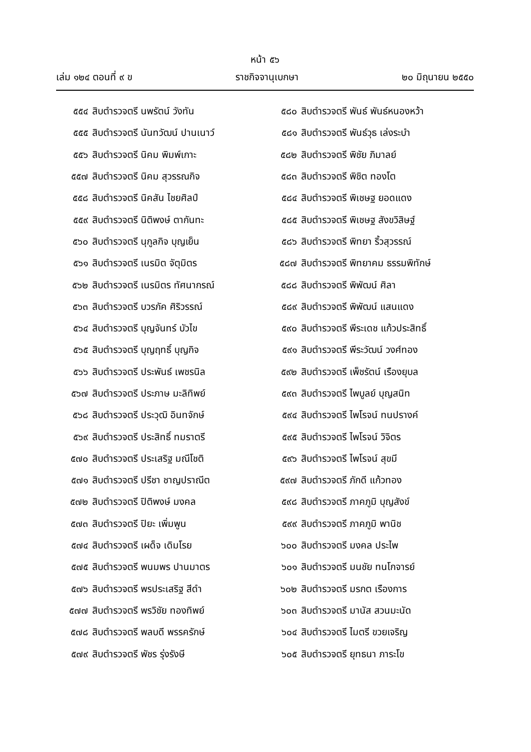หน้า ๕๖
เล่ม ๑๒๔ ตอนที่ ๙ ข ราชกิจจานุเบกษา ๒๐ มิถุนายน ๒๕๕๐
๕๕๔ สิบตำรวจตรี นพรัตน์ วังทัน
๕๕๕ สิบตำรวจตรี นันทวัฒน์ ปานเนาว์
๕๕๖ สิบตำรวจตรี นิคม พิมพ์เกาะ
๕๕๗ สิบตำรวจตรี นิคม สุวรรณกิจ
๕๕๘ สิบตำรวจตรี นิคสัน ไชยศิลป์
๕๕๙ สิบตำรวจตรี นิติพงษ์ ตากันทะ
๕๖๐ สิบตำรวจตรี นุกูลกิจ บุญเย็น
๕๖๑ สิบตำรวจตรี เนรมิต จัตุมิตร
๕๖๒ สิบตำรวจตรี เนรมิตร ทัศนากรณ์
๕๖๓ สิบตำรวจตรี บวรภัค ศิริวรรณ์
๕๖๔ สิบตำรวจตรี บุญจันทร์ บัวไข
๕๖๕ สิบตำรวจตรี บุญฤทธิ์ บุญกิจ
๕๖๖ สิบตำรวจตรี ประพันธ์ เพชรนิล
๕๖๗ สิบตำรวจตรี ประภาษ มะลิทิพย์
๕๖๘ สิบตำรวจตรี ประวุฒิ อินทจักษ์
๕๖๙ สิบตำรวจตรี ประสิทธิ์ ทมราตรี
๕๗๐ สิบตำรวจตรี ประเสริฐ มณีโชติ
๕๗๑ สิบตำรวจตรี ปรีชา ชาญปราณีต
๕๗๒ สิบตำรวจตรี ปิติพงษ์ มงคล
๕๗๓ สิบตำรวจตรี ปิยะ เพิ่มพูน
๕๗๔ สิบตำรวจตรี เผด็จ เดิมโรย
๕๗๕ สิบตำรวจตรี พนมพร ปานมาตร
๕๗๖ สิบตำรวจตรี พรประเสริฐ สีดำ
๕๗๗ สิบตำรวจตรี พรวิชัย ทองทิพย์
๕๗๘ สิบตำรวจตรี พลบดี พรรครักษ์
๕๗๙ สิบตำรวจตรี พัชร รุ่งรังษี
๕๘๐ สิบตำรวจตรี พันธ์ พันธ์หนองหว้า
๕๘๑ สิบตำรวจตรี พันธ์วุธ เล่งระบำ
๕๘๒ สิบตำรวจตรี พิชัย ภิมาลย์
๕๘๓ สิบตำรวจตรี พิชิต ทองโต
๕๘๔ สิบตำรวจตรี พิเชษฐ ยอดแดง
๕๘๕ สิบตำรวจตรี พิเชษฐ สังขวิสิษฐ์
๕๘๖ สิบตำรวจตรี พิทยา ริ้วสุวรรณ์
๕๘๗ สิบตำรวจตรี พิทยาคม ธรรมพิทักษ์
๕๘๘ สิบตำรวจตรี พิพัฒน์ ศิลา
๕๘๙ สิบตำรวจตรี พิพัฒน์ แสนแดง
๕๙๐ สิบตำรวจตรี พีระเดช แก้วประสิทธิ์
๕๙๑ สิบตำรวจตรี พีระวัฒน์ วงศ์ทอง
๕๙๒ สิบตำรวจตรี เพ็ชรัตน์ เรืองยุบล
๕๙๓ สิบตำรวจตรี ไพบูลย์ บุญสนิท
๕๙๔ สิบตำรวจตรี ไพโรจน์ ทนปรางค์
๕๙๕ สิบตำรวจตรี ไพโรจน์ วิจิตร
๕๙๖ สิบตำรวจตรี ไพโรจน์ สุขมี
๕๙๗ สิบตำรวจตรี ภักดี แก้วทอง
๕๙๘ สิบตำรวจตรี ภาคภูมิ บุญสังข์
๕๙๙ สิบตำรวจตรี ภาคภูมิ พานิช
๖๐๐ สิบตำรวจตรี มงคล ประไพ
๖๐๑ สิบตำรวจตรี มนชัย ทนโกจารย์
๖๐๒ สิบตำรวจตรี มรกต เรืองการ
๖๐๓ สิบตำรวจตรี มานัส สวนมะนัด
๖๐๔ สิบตำรวจตรี ไมตรี ขวยเจริญ
๖๐๕ สิบตำรวจตรี ยุทธนา ภาระโข